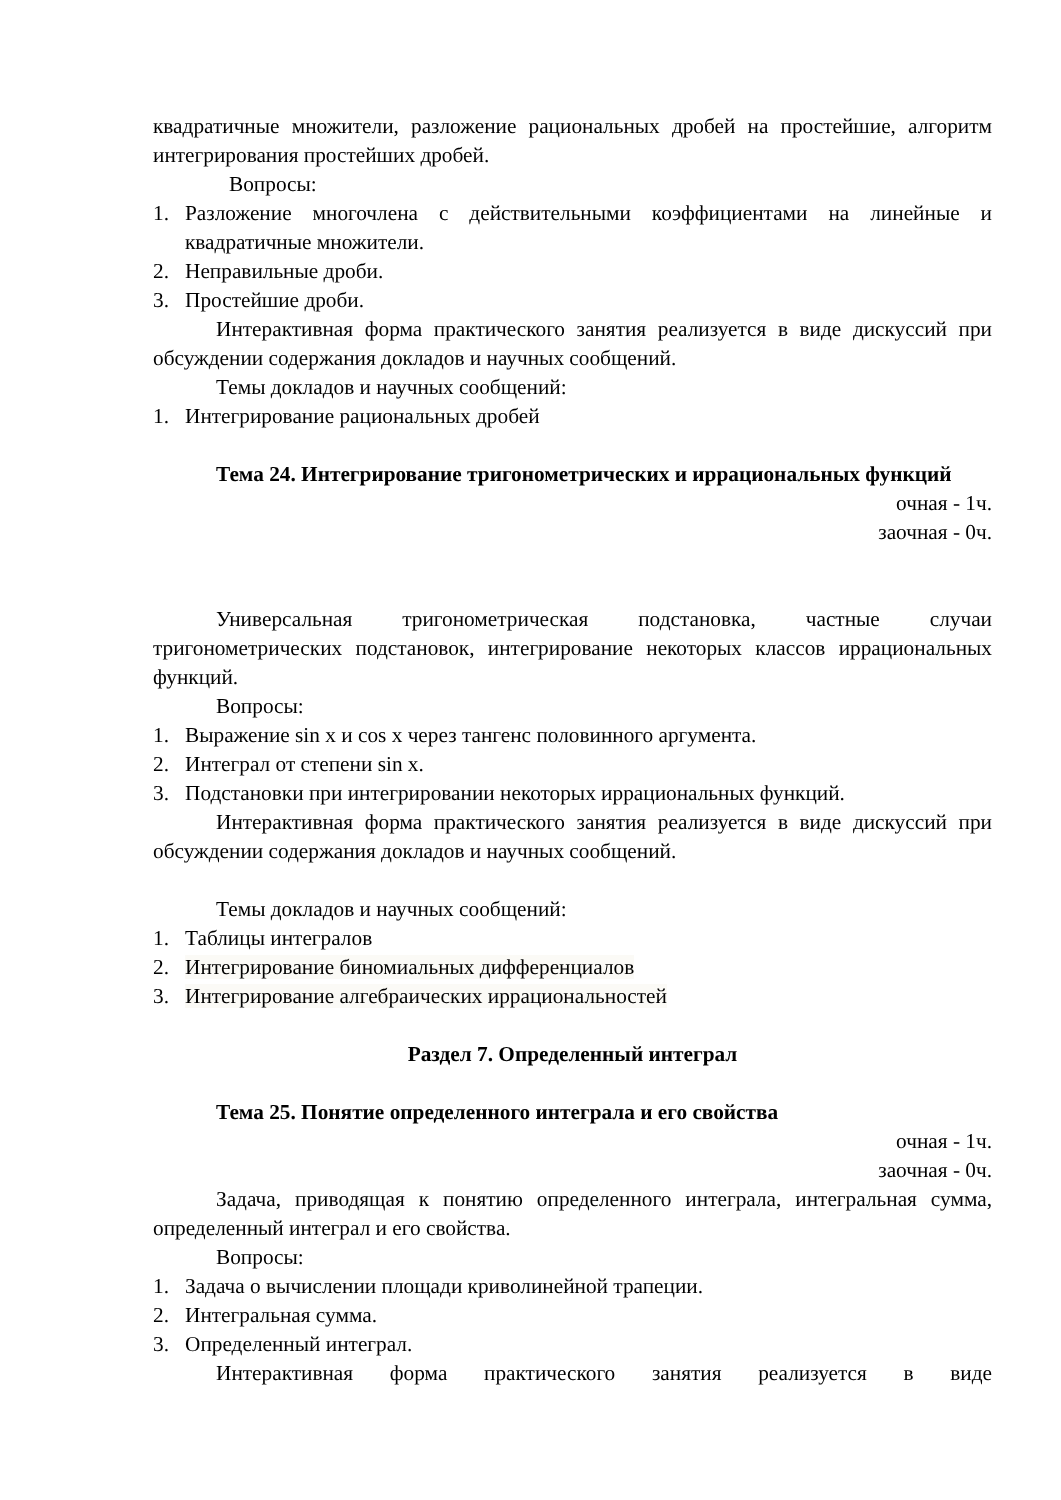квадратичные множители, разложение рациональных дробей на простейшие, алгоритм интегрирования простейших дробей.
Вопросы:
1. Разложение многочлена с действительными коэффициентами на линейные и квадратичные множители.
2. Неправильные дроби.
3. Простейшие дроби.
Интерактивная форма практического занятия реализуется в виде дискуссий при обсуждении содержания докладов и научных сообщений.
Темы докладов и научных сообщений:
1. Интегрирование рациональных дробей
Тема 24. Интегрирование тригонометрических и иррациональных функций
очная - 1ч.
заочная - 0ч.
Универсальная тригонометрическая подстановка, частные случаи тригонометрических подстановок, интегрирование некоторых классов иррациональных функций.
Вопросы:
1. Выражение sin x и cos x через тангенс половинного аргумента.
2. Интеграл от степени sin x.
3. Подстановки при интегрировании некоторых иррациональных функций.
Интерактивная форма практического занятия реализуется в виде дискуссий при обсуждении содержания докладов и научных сообщений.
Темы докладов и научных сообщений:
1. Таблицы интегралов
2. Интегрирование биномиальных дифференциалов
3. Интегрирование алгебраических иррациональностей
Раздел 7. Определенный интеграл
Тема 25. Понятие определенного интеграла и его свойства
очная - 1ч.
заочная - 0ч.
Задача, приводящая к понятию определенного интеграла, интегральная сумма, определенный интеграл и его свойства.
Вопросы:
1. Задача о вычислении площади криволинейной трапеции.
2. Интегральная сумма.
3. Определенный интеграл.
Интерактивная форма практического занятия реализуется в виде